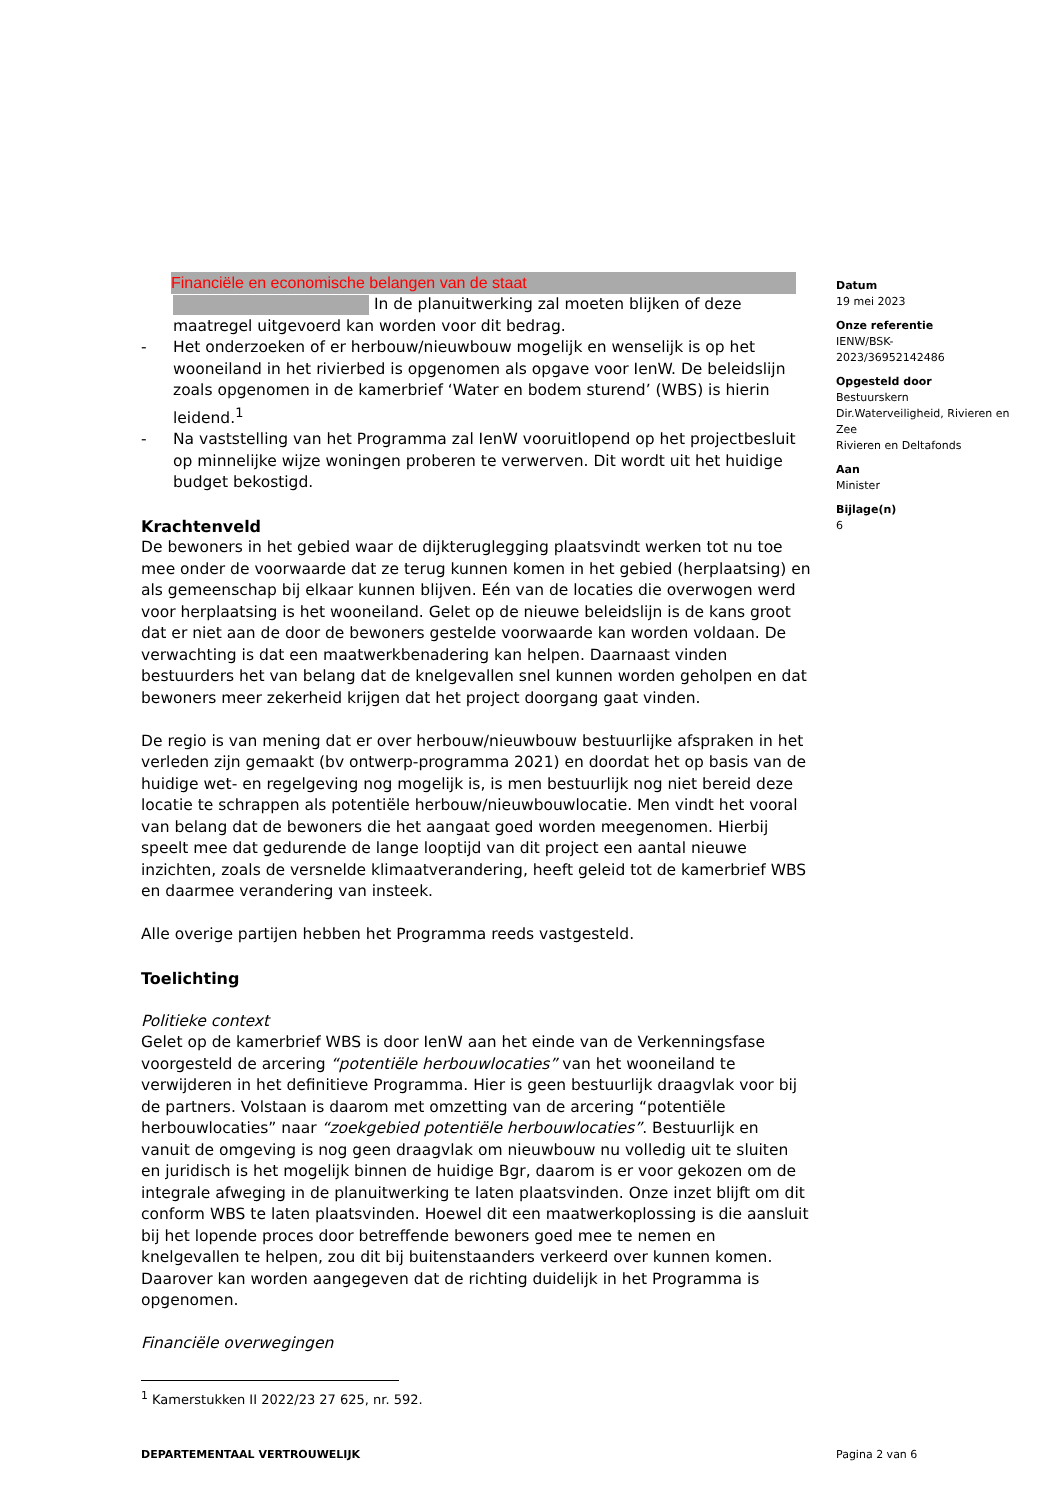Financiële en economische belangen van de staat
In de planuitwerking zal moeten blijken of deze maatregel uitgevoerd kan worden voor dit bedrag.
- Het onderzoeken of er herbouw/nieuwbouw mogelijk en wenselijk is op het wooneiland in het rivierbed is opgenomen als opgave voor IenW. De beleidslijn zoals opgenomen in de kamerbrief ‘Water en bodem sturend’ (WBS) is hierin leidend.<sup>1</sup>
- Na vaststelling van het Programma zal IenW vooruitlopend op het projectbesluit op minnelijke wijze woningen proberen te verwerven. Dit wordt uit het huidige budget bekostigd.
Krachtenveld
De bewoners in het gebied waar de dijkteruglegging plaatsvindt werken tot nu toe mee onder de voorwaarde dat ze terug kunnen komen in het gebied (herplaatsing) en als gemeenschap bij elkaar kunnen blijven. Eén van de locaties die overwogen werd voor herplaatsing is het wooneiland. Gelet op de nieuwe beleidslijn is de kans groot dat er niet aan de door de bewoners gestelde voorwaarde kan worden voldaan. De verwachting is dat een maatwerkbenadering kan helpen. Daarnaast vinden bestuurders het van belang dat de knelgevallen snel kunnen worden geholpen en dat bewoners meer zekerheid krijgen dat het project doorgang gaat vinden.
De regio is van mening dat er over herbouw/nieuwbouw bestuurlijke afspraken in het verleden zijn gemaakt (bv ontwerp-programma 2021) en doordat het op basis van de huidige wet- en regelgeving nog mogelijk is, is men bestuurlijk nog niet bereid deze locatie te schrappen als potentiële herbouw/nieuwbouwlocatie. Men vindt het vooral van belang dat de bewoners die het aangaat goed worden meegenomen. Hierbij speelt mee dat gedurende de lange looptijd van dit project een aantal nieuwe inzichten, zoals de versnelde klimaatverandering, heeft geleid tot de kamerbrief WBS en daarmee verandering van insteek.
Alle overige partijen hebben het Programma reeds vastgesteld.
Toelichting
Politieke context
Gelet op de kamerbrief WBS is door IenW aan het einde van de Verkenningsfase voorgesteld de arcering “potentiële herbouwlocaties” van het wooneiland te verwijderen in het definitieve Programma. Hier is geen bestuurlijk draagvlak voor bij de partners. Volstaan is daarom met omzetting van de arcering “potentiële herbouwlocaties” naar “zoekgebied potentiële herbouwlocaties”. Bestuurlijk en vanuit de omgeving is nog geen draagvlak om nieuwbouw nu volledig uit te sluiten en juridisch is het mogelijk binnen de huidige Bgr, daarom is er voor gekozen om de integrale afweging in de planuitwerking te laten plaatsvinden. Onze inzet blijft om dit conform WBS te laten plaatsvinden. Hoewel dit een maatwerkoplossing is die aansluit bij het lopende proces door betreffende bewoners goed mee te nemen en knelgevallen te helpen, zou dit bij buitenstaanders verkeerd over kunnen komen. Daarover kan worden aangegeven dat de richting duidelijk in het Programma is opgenomen.
Financiële overwegingen
Datum
19 mei 2023
Onze referentie
IENW/BSK-
2023/36952142486
Opgesteld door
Bestuurskern
Dir.Waterveiligheid, Rivieren en Zee
Rivieren en Deltafonds
Aan
Minister
Bijlage(n)
6
<sup>1</sup> Kamerstukken II 2022/23 27 625, nr. 592.
DEPARTEMENTAAL VERTROUWELIJK Pagina 2 van 6